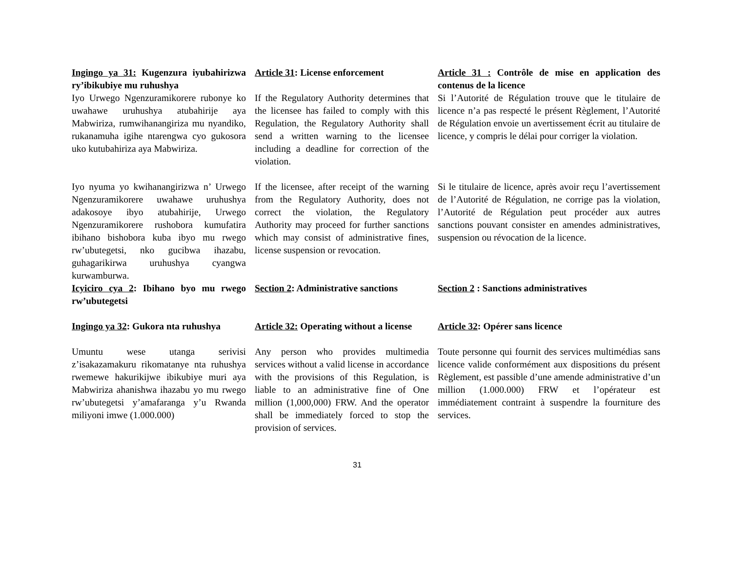Ingingo ya 31: Kugenzura iyubahirizwa ry’ibikubiye mu ruhushya
Article 31: License enforcement
Article 31 : Contrôle de mise en application des contenus de la licence
Iyo Urwego Ngenzuramikorere rubonye ko uwahawe uruhushya atubahirije aya Mabwiriza, rumwihanangiriza mu nyandiko, rukanamuha igihe ntarengwa cyo gukosora uko kutubahiriza aya Mabwiriza.
If the Regulatory Authority determines that the licensee has failed to comply with this Regulation, the Regulatory Authority shall send a written warning to the licensee including a deadline for correction of the violation.
Si l’Autorité de Régulation trouve que le titulaire de licence n’a pas respecté le présent Règlement, l’Autorité de Régulation envoie un avertissement écrit au titulaire de licence, y compris le délai pour corriger la violation.
Iyo nyuma yo kwihanangirizwa n’ Urwego Ngenzuramikorere uwahawe uruhushya adakosoye ibyo atubahirije, Urwego Ngenzuramikorere rushobora kumufatira ibihano bishobora kuba ibyo mu rwego rw’ubutegetsi, nko gucibwa ihazabu, guhagarikirwa uruhushya cyangwa kurwamburwa.
If the licensee, after receipt of the warning from the Regulatory Authority, does not correct the violation, the Regulatory Authority may proceed for further sanctions which may consist of administrative fines, license suspension or revocation.
Si le titulaire de licence, après avoir reçu l’avertissement de l’Autorité de Régulation, ne corrige pas la violation, l’Autorité de Régulation peut procéder aux autres sanctions pouvant consister en amendes administratives, suspension ou révocation de la licence.
Icyiciro cya 2: Ibihano byo mu rwego rw’ubutegetsi
Section 2: Administrative sanctions
Section 2 : Sanctions administratives
Ingingo ya 32: Gukora nta ruhushya
Article 32: Operating without a license
Article 32: Opérer sans licence
Umuntu wese utanga serivisi z’isakazamakuru rikomatanye nta ruhushya rwemewe hakurikijwe ibikubiye muri aya Mabwiriza ahanishwa ihazabu yo mu rwego rw’ubutegetsi y’amafaranga y’u Rwanda miliyoni imwe (1.000.000)
Any person who provides multimedia services without a valid license in accordance with the provisions of this Regulation, is liable to an administrative fine of One million (1,000,000) FRW. And the operator shall be immediately forced to stop the provision of services.
Toute personne qui fournit des services multimédias sans licence valide conformément aux dispositions du présent Règlement, est passible d’une amende administrative d’un million (1.000.000) FRW et l’opérateur est immédiatement contraint à suspendre la fourniture des services.
31